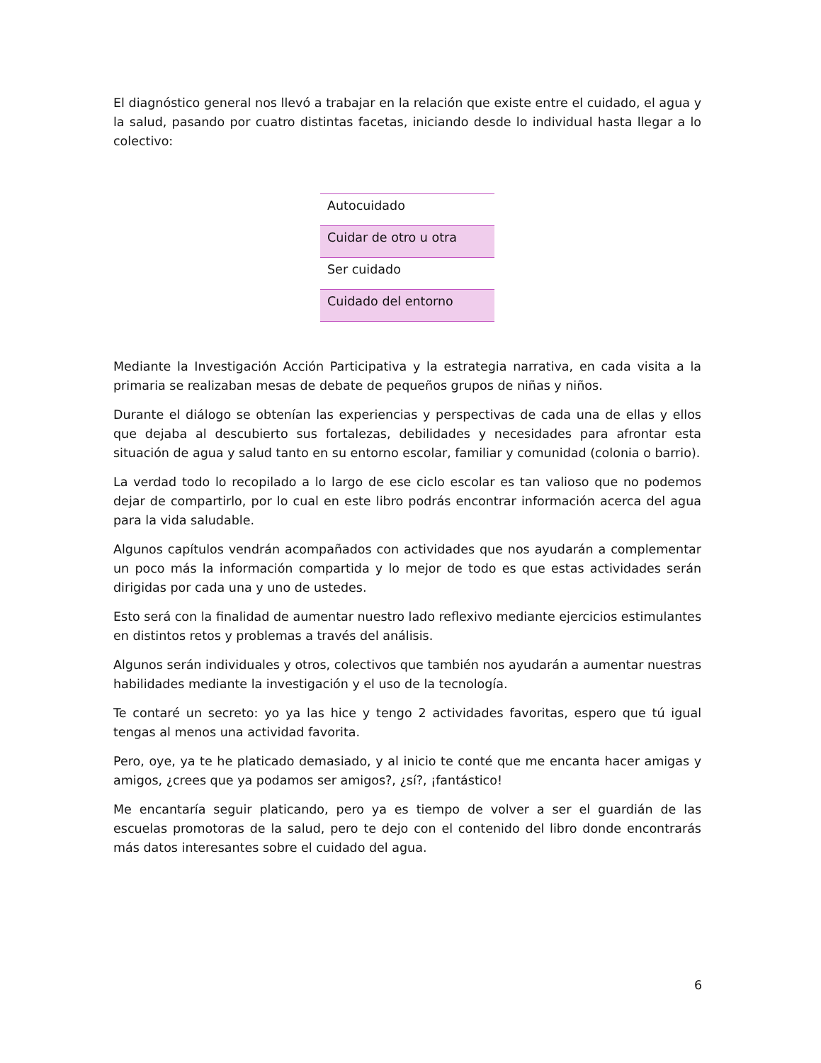El diagnóstico general nos llevó a trabajar en la relación que existe entre el cuidado, el agua y la salud, pasando por cuatro distintas facetas, iniciando desde lo individual hasta llegar a lo colectivo:
| Autocuidado |
| Cuidar de otro u otra |
| Ser cuidado |
| Cuidado del entorno |
Mediante la Investigación Acción Participativa y la estrategia narrativa, en cada visita a la primaria se realizaban mesas de debate de pequeños grupos de niñas y niños.
Durante el diálogo se obtenían las experiencias y perspectivas de cada una de ellas y ellos que dejaba al descubierto sus fortalezas, debilidades y necesidades para afrontar esta situación de agua y salud tanto en su entorno escolar, familiar y comunidad (colonia o barrio).
La verdad todo lo recopilado a lo largo de ese ciclo escolar es tan valioso que no podemos dejar de compartirlo, por lo cual en este libro podrás encontrar información acerca del agua para la vida saludable.
Algunos capítulos vendrán acompañados con actividades que nos ayudarán a complementar un poco más la información compartida y lo mejor de todo es que estas actividades serán dirigidas por cada una y uno de ustedes.
Esto será con la finalidad de aumentar nuestro lado reflexivo mediante ejercicios estimulantes en distintos retos y problemas a través del análisis.
Algunos serán individuales y otros, colectivos que también nos ayudarán a aumentar nuestras habilidades mediante la investigación y el uso de la tecnología.
Te contaré un secreto: yo ya las hice y tengo 2 actividades favoritas, espero que tú igual tengas al menos una actividad favorita.
Pero, oye, ya te he platicado demasiado, y al inicio te conté que me encanta hacer amigas y amigos, ¿crees que ya podamos ser amigos?, ¿sí?, ¡fantástico!
Me encantaría seguir platicando, pero ya es tiempo de volver a ser el guardián de las escuelas promotoras de la salud, pero te dejo con el contenido del libro donde encontrarás más datos interesantes sobre el cuidado del agua.
6